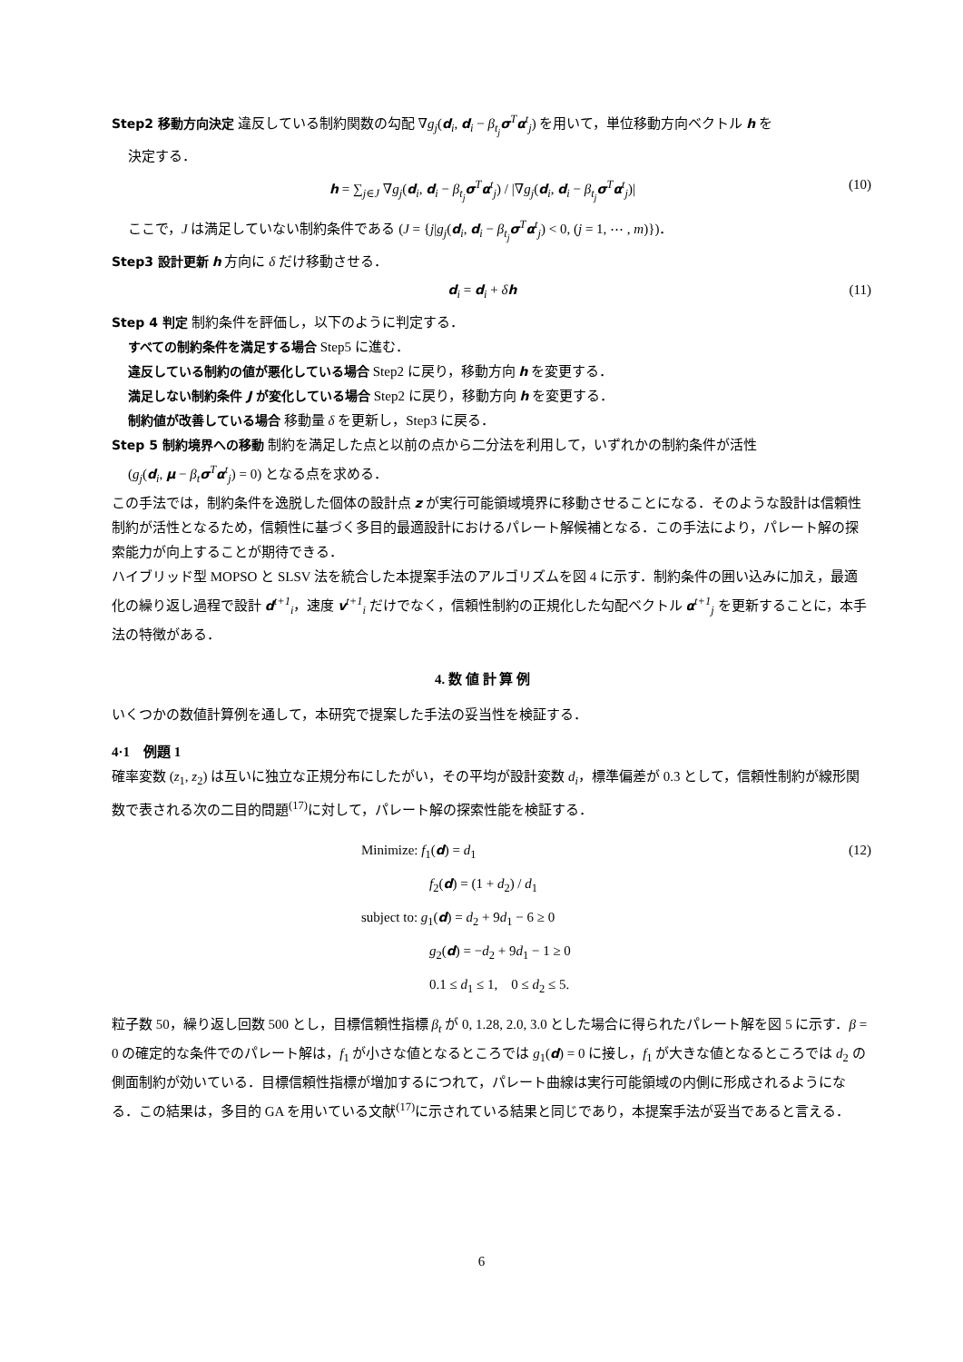Step2 移動方向決定 違反している制約関数の勾配 ∇g<sub>j</sub>(d<sub>i</sub>, d<sub>i</sub> − β<sub>t<sub>j</sub></sub> σ<sup>T</sup>α<sup>t</sup><sub>j</sub>) を用いて，単位移動方向ベクトル h を
決定する．
h = ∑<sub>j∈J</sub> ∇g<sub>j</sub>(d<sub>i</sub>, d<sub>i</sub> − β<sub>t<sub>j</sub></sub>σ<sup>T</sup>α<sup>t</sup><sub>j</sub>) / |∇g<sub>j</sub>(d<sub>i</sub>, d<sub>i</sub> − β<sub>t<sub>j</sub></sub>σ<sup>T</sup>α<sup>t</sup><sub>j</sub>)| (10)
ここで，J は満足していない制約条件である (J = {j|g<sub>j</sub>(d<sub>i</sub>, d<sub>i</sub> − β<sub>t<sub>j</sub></sub>σ<sup>T</sup>α<sup>t</sup><sub>j</sub>) < 0, (j = 1, ⋯ , m)})．
Step3 設計更新 h 方向に δ だけ移動させる．
d<sub>i</sub> = d<sub>i</sub> + δh (11)
Step 4 判定 制約条件を評価し，以下のように判定する．
すべての制約条件を満足する場合 Step5 に進む．
違反している制約の値が悪化している場合 Step2 に戻り，移動方向 h を変更する．
満足しない制約条件 J が変化している場合 Step2 に戻り，移動方向 h を変更する．
制約値が改善している場合 移動量 δ を更新し，Step3 に戻る．
Step 5 制約境界への移動 制約を満足した点と以前の点から二分法を利用して，いずれかの制約条件が活性
(g<sub>j</sub>(d<sub>i</sub>, μ − β<sub>t</sub>σ<sup>T</sup>α<sup>t</sup><sub>j</sub>) = 0) となる点を求める．
この手法では，制約条件を逸脱した個体の設計点 z が実行可能領域境界に移動させることになる．そのような設計は信頼性制約が活性となるため，信頼性に基づく多目的最適設計におけるパレート解候補となる．この手法により，パレート解の探索能力が向上することが期待できる．
ハイブリッド型 MOPSO と SLSV 法を統合した本提案手法のアルゴリズムを図 4 に示す．制約条件の囲い込みに加え，最適化の繰り返し過程で設計 d<sup>t+1</sup><sub>i</sub>，速度 v<sup>t+1</sup><sub>i</sub> だけでなく，信頼性制約の正規化した勾配ベクトル α<sup>t+1</sup><sub>j</sub> を更新することに，本手法の特徴がある．
4. 数 値 計 算 例
いくつかの数値計算例を通して，本研究で提案した手法の妥当性を検証する．
4·1　例題 1
確率変数 (z<sub>1</sub>, z<sub>2</sub>) は互いに独立な正規分布にしたがい，その平均が設計変数 d<sub>i</sub>，標準偏差が 0.3 として，信頼性制約が線形関数で表される次の二目的問題<sup>(17)</sup>に対して，パレート解の探索性能を検証する．
Minimize: f<sub>1</sub>(d) = d<sub>1</sub> (12)
f<sub>2</sub>(d) = (1 + d<sub>2</sub>) / d<sub>1</sub>
subject to: g<sub>1</sub>(d) = d<sub>2</sub> + 9d<sub>1</sub> − 6 ≥ 0
g<sub>2</sub>(d) = −d<sub>2</sub> + 9d<sub>1</sub> − 1 ≥ 0
0.1 ≤ d<sub>1</sub> ≤ 1,　0 ≤ d<sub>2</sub> ≤ 5.
粒子数 50，繰り返し回数 500 とし，目標信頼性指標 β<sub>t</sub> が 0, 1.28, 2.0, 3.0 とした場合に得られたパレート解を図 5 に示す．β = 0 の確定的な条件でのパレート解は，f<sub>1</sub> が小さな値となるところでは g<sub>1</sub>(d) = 0 に接し，f<sub>1</sub> が大きな値となるところでは d<sub>2</sub> の側面制約が効いている．目標信頼性指標が増加するにつれて，パレート曲線は実行可能領域の内側に形成されるようになる．この結果は，多目的 GA を用いている文献<sup>(17)</sup>に示されている結果と同じであり，本提案手法が妥当であると言える．
6